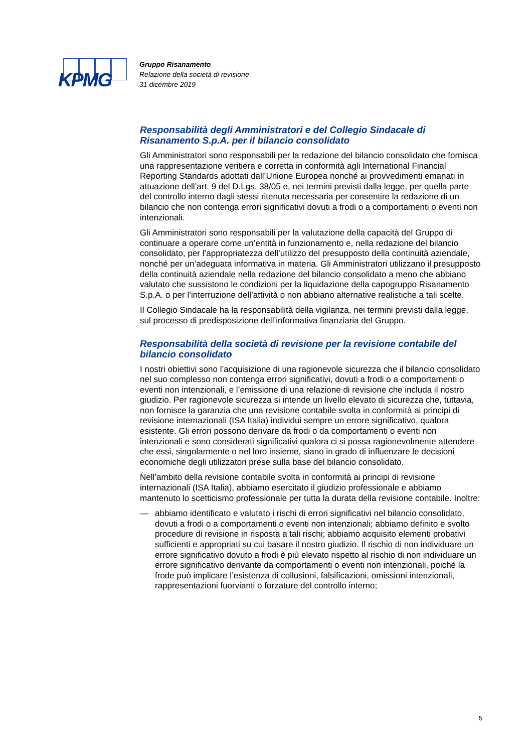KPMG
Gruppo Risanamento
Relazione della società di revisione
31 dicembre 2019
Responsabilità degli Amministratori e del Collegio Sindacale di Risanamento S.p.A. per il bilancio consolidato
Gli Amministratori sono responsabili per la redazione del bilancio consolidato che fornisca una rappresentazione veritiera e corretta in conformità agli International Financial Reporting Standards adottati dall’Unione Europea nonché ai provvedimenti emanati in attuazione dell’art. 9 del D.Lgs. 38/05 e, nei termini previsti dalla legge, per quella parte del controllo interno dagli stessi ritenuta necessaria per consentire la redazione di un bilancio che non contenga errori significativi dovuti a frodi o a comportamenti o eventi non intenzionali.
Gli Amministratori sono responsabili per la valutazione della capacità del Gruppo di continuare a operare come un’entità in funzionamento e, nella redazione del bilancio consolidato, per l’appropriatezza dell’utilizzo del presupposto della continuità aziendale, nonché per un’adeguata informativa in materia. Gli Amministratori utilizzano il presupposto della continuità aziendale nella redazione del bilancio consolidato a meno che abbiano valutato che sussistono le condizioni per la liquidazione della capogruppo Risanamento S.p.A. o per l’interruzione dell’attività o non abbiano alternative realistiche a tali scelte.
Il Collegio Sindacale ha la responsabilità della vigilanza, nei termini previsti dalla legge, sul processo di predisposizione dell’informativa finanziaria del Gruppo.
Responsabilità della società di revisione per la revisione contabile del bilancio consolidato
I nostri obiettivi sono l’acquisizione di una ragionevole sicurezza che il bilancio consolidato nel suo complesso non contenga errori significativi, dovuti a frodi o a comportamenti o eventi non intenzionali, e l’emissione di una relazione di revisione che includa il nostro giudizio. Per ragionevole sicurezza si intende un livello elevato di sicurezza che, tuttavia, non fornisce la garanzia che una revisione contabile svolta in conformità ai principi di revisione internazionali (ISA Italia) individui sempre un errore significativo, qualora esistente. Gli errori possono derivare da frodi o da comportamenti o eventi non intenzionali e sono considerati significativi qualora ci si possa ragionevolmente attendere che essi, singolarmente o nel loro insieme, siano in grado di influenzare le decisioni economiche degli utilizzatori prese sulla base del bilancio consolidato.
Nell’ambito della revisione contabile svolta in conformità ai principi di revisione internazionali (ISA Italia), abbiamo esercitato il giudizio professionale e abbiamo mantenuto lo scetticismo professionale per tutta la durata della revisione contabile. Inoltre:
— abbiamo identificato e valutato i rischi di errori significativi nel bilancio consolidato, dovuti a frodi o a comportamenti o eventi non intenzionali; abbiamo definito e svolto procedure di revisione in risposta a tali rischi; abbiamo acquisito elementi probativi sufficienti e appropriati su cui basare il nostro giudizio. Il rischio di non individuare un errore significativo dovuto a frodi è più elevato rispetto al rischio di non individuare un errore significativo derivante da comportamenti o eventi non intenzionali, poiché la frode può implicare l’esistenza di collusioni, falsificazioni, omissioni intenzionali, rappresentazioni fuorvianti o forzature del controllo interno;
5